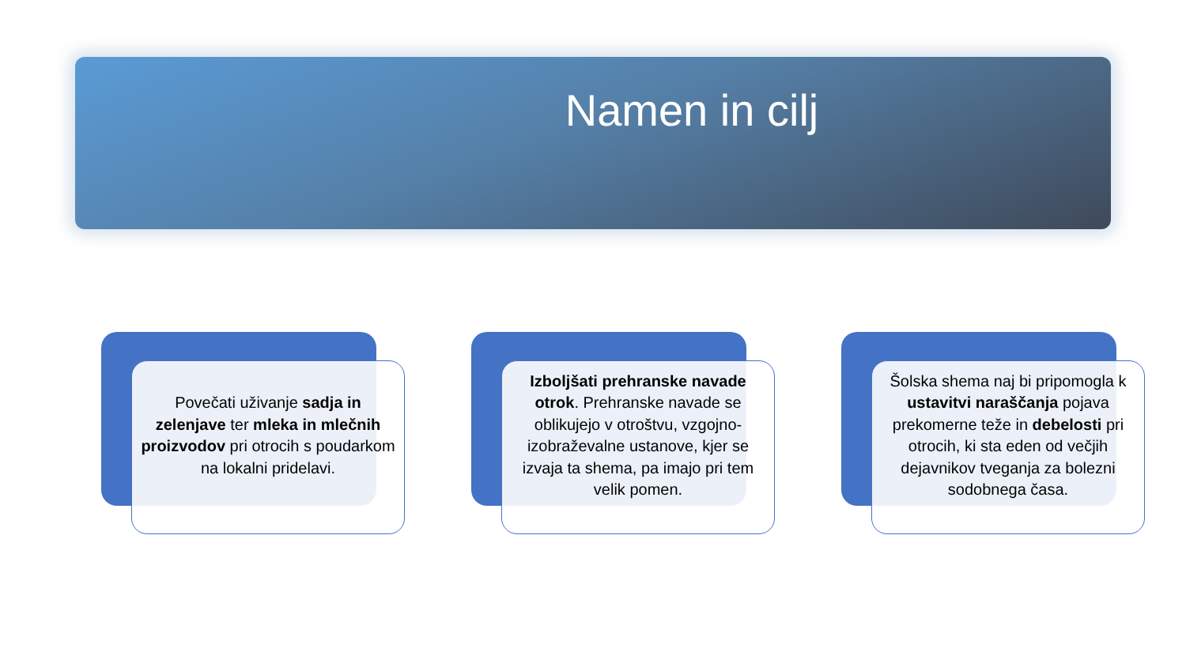Namen in cilj
Povečati uživanje sadja in zelenjave ter mleka in mlečnih proizvodov pri otrocih s poudarkom na lokalni pridelavi.
Izboljšati prehranske navade otrok. Prehranske navade se oblikujejo v otroštvu, vzgojno-izobraževalne ustanove, kjer se izvaja ta shema, pa imajo pri tem velik pomen.
Šolska shema naj bi pripomogla k ustavitvi naraščanja pojava prekomerne teže in debelosti pri otrocih, ki sta eden od večjih dejavnikov tveganja za bolezni sodobnega časa.